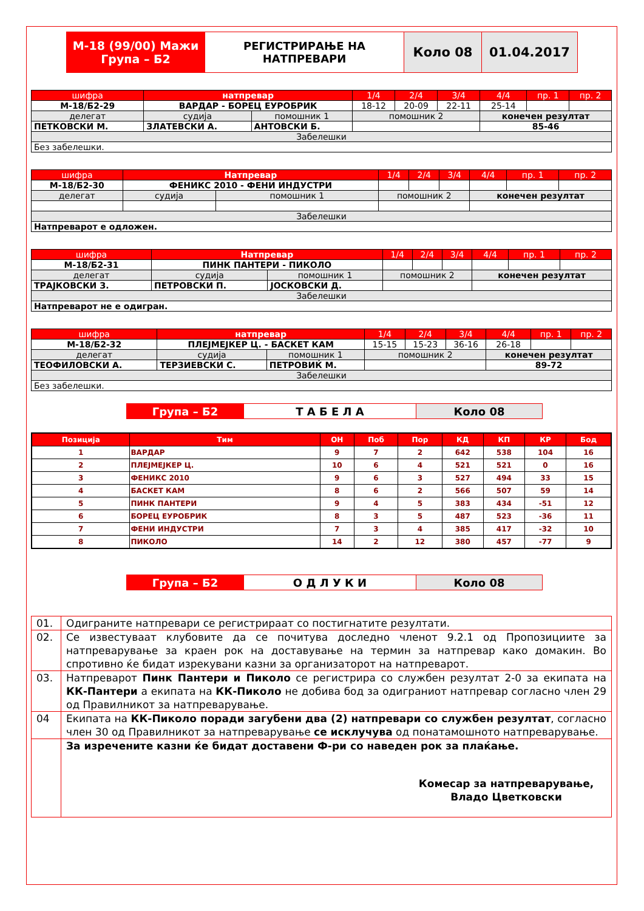| М-18 (99/00) Мажи Група – Б2 | РЕГИСТРИРАЊЕ НА НАТПРЕВАРИ | Коло 08 | 01.04.2017 |
| шифра | натпревар | | 1/4 | 2/4 | 3/4 | 4/4 | пр. 1 | пр. 2 |
| М-18/Б2-29 | ВАРДАР - БОРЕЦ ЕУРОБРИК | | 18-12 | 20-09 | 22-11 | 25-14 | | |
| делегат | судија | помошник 1 | помошник 2 | | | конечен резултат | | |
| ПЕТКОВСКИ М. | ЗЛАТЕВСКИ А. | АНТОВСКИ Б. | | | | 85-46 | | |
| Забелешки | | | | | | | | |
| Без забелешки. | | | | | | | | |
| шифра | Натпревар | | 1/4 | 2/4 | 3/4 | 4/4 | пр. 1 | пр. 2 |
| М-18/Б2-30 | ФЕНИКС 2010 - ФЕНИ ИНДУСТРИ | | | | | | | |
| делегат | судија | помошник 1 | помошник 2 | | | конечен резултат | | |
| Забелешки | | | | | | | | |
| Натпреварот е одложен. | | | | | | | | |
| шифра | Натпревар | | 1/4 | 2/4 | 3/4 | 4/4 | пр. 1 | пр. 2 |
| М-18/Б2-31 | ПИНК ПАНТЕРИ - ПИКОЛО | | | | | | | |
| делегат | судија | помошник 1 | помошник 2 | | | конечен резултат | | |
| ТРАЈКОВСКИ З. | ПЕТРОВСКИ П. | ЈОСКОВСКИ Д. | | | | | | |
| Забелешки | | | | | | | | |
| Натпреварот не е одигран. | | | | | | | | |
| шифра | натпревар | | 1/4 | 2/4 | 3/4 | 4/4 | пр. 1 | пр. 2 |
| М-18/Б2-32 | ПЛЕЈМЕЈКЕР Ц. - БАСКЕТ КАМ | | 15-15 | 15-23 | 36-16 | 26-18 | | |
| делегат | судија | помошник 1 | помошник 2 | | | конечен резултат | | |
| ТЕОФИЛОВСКИ А. | ТЕРЗИЕВСКИ С. | ПЕТРОВИЌ М. | | | | 89-72 | | |
| Забелешки | | | | | | | | |
| Без забелешки. | | | | | | | | |
| Група – Б2 | Т А Б Е Л А | Коло 08 |
| Позиција | Тим | ОН | Поб | Пор | КД | КП | КР | Бод |
| --- | --- | --- | --- | --- | --- | --- | --- | --- |
| 1 | ВАРДАР | 9 | 7 | 2 | 642 | 538 | 104 | 16 |
| 2 | ПЛЕЈМЕЈКЕР Ц. | 10 | 6 | 4 | 521 | 521 | 0 | 16 |
| 3 | ФЕНИКС 2010 | 9 | 6 | 3 | 527 | 494 | 33 | 15 |
| 4 | БАСКЕТ КАМ | 8 | 6 | 2 | 566 | 507 | 59 | 14 |
| 5 | ПИНК ПАНТЕРИ | 9 | 4 | 5 | 383 | 434 | -51 | 12 |
| 6 | БОРЕЦ ЕУРОБРИК | 8 | 3 | 5 | 487 | 523 | -36 | 11 |
| 7 | ФЕНИ ИНДУСТРИ | 7 | 3 | 4 | 385 | 417 | -32 | 10 |
| 8 | ПИКОЛО | 14 | 2 | 12 | 380 | 457 | -77 | 9 |
| Група – Б2 | О Д Л У К И | Коло 08 |
| 01. | Одиграните натпревари се регистрираат со постигнатите резултати. |
| 02. | Се известуваат клубовите да се почитува доследно членот 9.2.1 од Пропозициите за натпреварување за краен рок на доставување на термин за натпревар како домакин. Во спротивно ќе бидат изрекувани казни за организаторот на натпреварот. |
| 03. | Натпреварот Пинк Пантери и Пиколо се регистрира со службен резултат 2-0 за екипата на КК-Пантери а екипата на КК-Пиколо не добива бод за одиграниот натпревар согласно член 29 од Правилникот за натпреварување. |
| 04 | Екипата на КК-Пиколо поради загубени два (2) натпревари со службен резултат , согласно член 30 од Правилникот за натпреварување се исклучува од понатамошното натпреварување. |
| | За изречените казни ќе бидат доставени Ф-ри со наведен рок за плаќање. Комесар за натпреварување, Владо Цветковски |